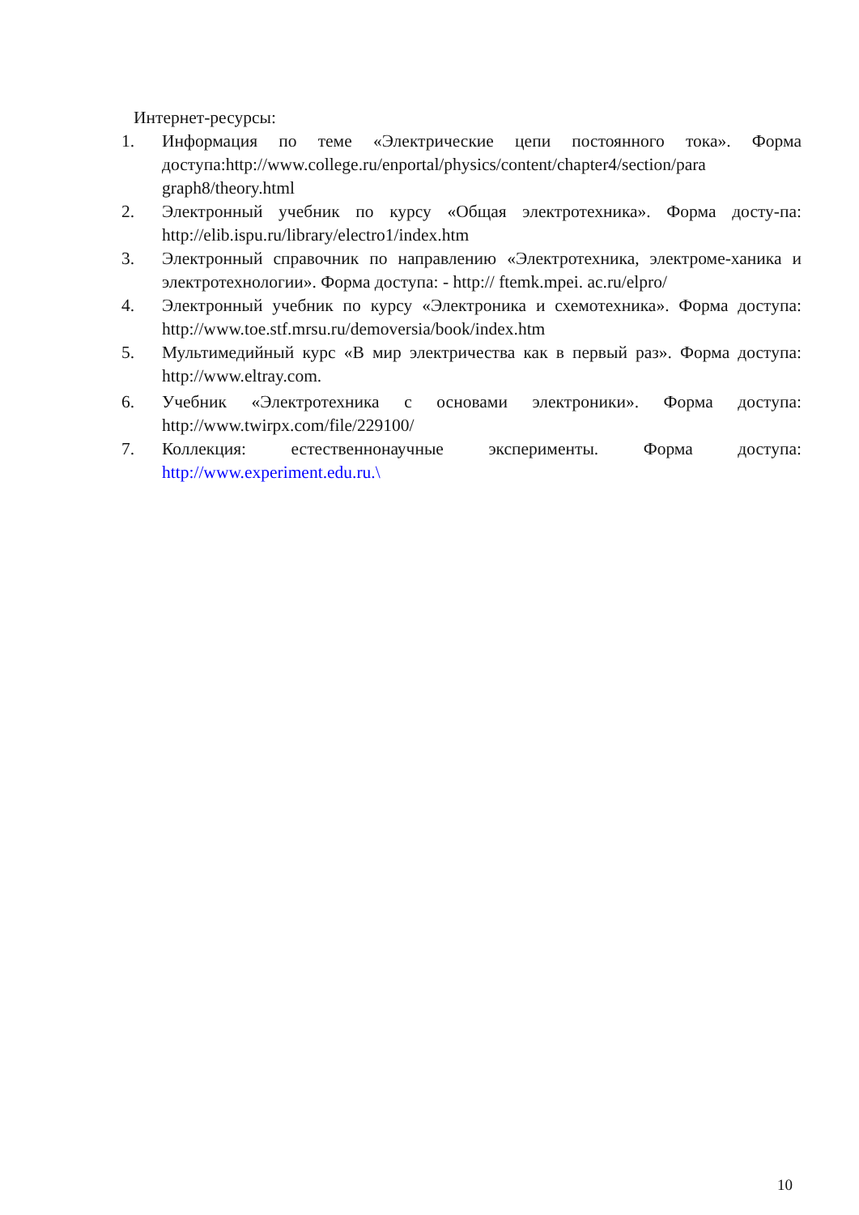Интернет-ресурсы:
1. Информация по теме «Электрические цепи постоянного тока». Форма доступа:http://www.college.ru/enportal/physics/content/chapter4/section/para graph8/theory.html
2. Электронный учебник по курсу «Общая электротехника». Форма досту-па: http://elib.ispu.ru/library/electro1/index.htm
3. Электронный справочник по направлению «Электротехника, электроме-ханика и электротехнологии». Форма доступа: - http:// ftemk.mpei. ac.ru/elpro/
4. Электронный учебник по курсу «Электроника и схемотехника». Форма доступа: http://www.toe.stf.mrsu.ru/demoversia/book/index.htm
5. Мультимедийный курс «В мир электричества как в первый раз». Форма доступа: http://www.eltray.com.
6. Учебник «Электротехника с основами электроники». Форма доступа: http://www.twirpx.com/file/229100/
7. Коллекция: естественнонаучные эксперименты. Форма доступа: http://www.experiment.edu.ru.\
10